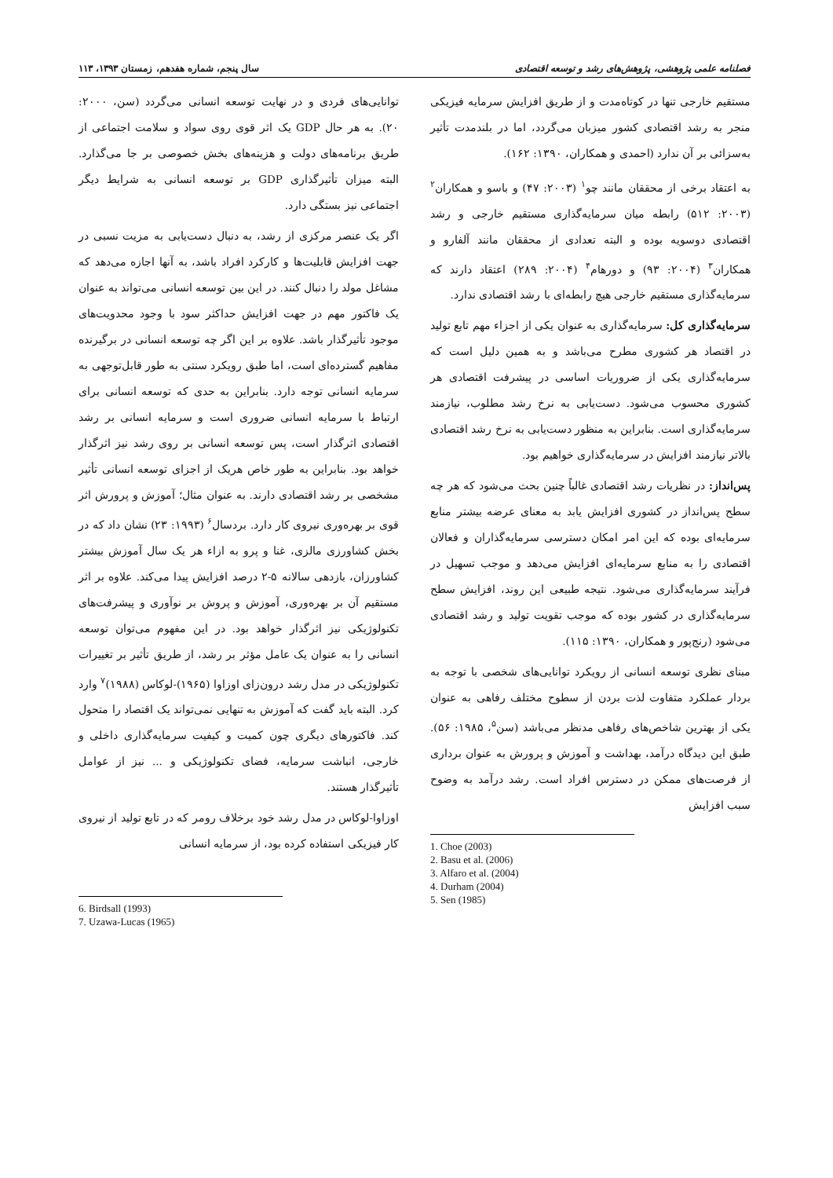فصلنامه علمی پژوهشی، پژوهش‌های رشد و توسعه اقتصادی سال پنجم، شماره هفدهم، زمستان ۱۳۹۳، ۱۱۳
مستقیم خارجی تنها در کوتاه‌مدت و از طریق افزایش سرمایه فیزیکی منجر به رشد اقتصادی کشور میزبان می‌گردد، اما در بلندمدت تأثیر به‌سزائی بر آن ندارد (احمدی و همکاران، ۱۳۹۰: ۱۶۲).
به اعتقاد برخی از محققان مانند چو<sup>۱</sup> (۲۰۰۳: ۴۷) و باسو و همکاران<sup>۲</sup> (۲۰۰۳: ۵۱۲) رابطه میان سرمایه‌گذاری مستقیم خارجی و رشد اقتصادی دوسویه بوده و البته تعدادی از محققان مانند آلفارو و همکاران<sup>۳</sup> (۲۰۰۴: ۹۳) و دورهام<sup>۴</sup> (۲۰۰۴: ۲۸۹) اعتقاد دارند که سرمایه‌گذاری مستقیم خارجی هیچ رابطه‌ای با رشد اقتصادی ندارد.
سرمایه‌گذاری کل: سرمایه‌گذاری به عنوان یکی از اجزاء مهم تابع تولید در اقتصاد هر کشوری مطرح می‌باشد و به همین دلیل است که سرمایه‌گذاری یکی از ضروریات اساسی در پیشرفت اقتصادی هر کشوری محسوب می‌شود. دست‌یابی به نرخ رشد مطلوب، نیازمند سرمایه‌گذاری است. بنابراین به منظور دست‌یابی به نرخ رشد اقتصادی بالاتر نیازمند افزایش در سرمایه‌گذاری خواهیم بود.
پس‌انداز: در نظریات رشد اقتصادی غالباً چنین بحث می‌شود که هر چه سطح پس‌انداز در کشوری افزایش یابد به معنای عرضه بیشتر منابع سرمایه‌ای بوده که این امر امکان دسترسی سرمایه‌گذاران و فعالان اقتصادی را به منابع سرمایه‌ای افزایش می‌دهد و موجب تسهیل در فرآیند سرمایه‌گذاری می‌شود. نتیجه طبیعی این روند، افزایش سطح سرمایه‌گذاری در کشور بوده که موجب تقویت تولید و رشد اقتصادی می‌شود (رنج‌پور و همکاران، ۱۳۹۰: ۱۱۵).
مبنای نظری توسعه انسانی از رویکرد توانایی‌های شخصی با توجه به بردار عملکرد متفاوت لذت بردن از سطوح مختلف رفاهی به عنوان یکی از بهترین شاخص‌های رفاهی مدنظر می‌باشد (سن<sup>۵</sup>، ۱۹۸۵: ۵۶). طبق این دیدگاه درآمد، بهداشت و آموزش و پرورش به عنوان برداری از فرصت‌های ممکن در دسترس افراد است. رشد درآمد به وضوح سبب افزایش
1. Choe (2003)
2. Basu et al. (2006)
3. Alfaro et al. (2004)
4. Durham (2004)
5. Sen (1985)
توانایی‌های فردی و در نهایت توسعه انسانی می‌گردد (سن، ۲۰۰۰: ۲۰). به هر حال GDP یک اثر قوی روی سواد و سلامت اجتماعی از طریق برنامه‌های دولت و هزینه‌های بخش خصوصی بر جا می‌گذارد. البته میزان تأثیرگذاری GDP بر توسعه انسانی به شرایط دیگر اجتماعی نیز بستگی دارد.
اگر یک عنصر مرکزی از رشد، به دنبال دست‌یابی به مزیت نسبی در جهت افزایش قابلیت‌ها و کارکرد افراد باشد، به آنها اجازه می‌دهد که مشاغل مولد را دنبال کنند. در این بین توسعه انسانی می‌تواند به عنوان یک فاکتور مهم در جهت افزایش حداکثر سود با وجود محدویت‌های موجود تأثیرگذار باشد. علاوه بر این اگر چه توسعه انسانی در برگیرنده مفاهیم گسترده‌ای است، اما طبق رویکرد سنتی به طور قابل‌توجهی به سرمایه انسانی توجه دارد. بنابراین به حدی که توسعه انسانی برای ارتباط با سرمایه انسانی ضروری است و سرمایه انسانی بر رشد اقتصادی اثرگذار است، پس توسعه انسانی بر روی رشد نیز اثرگذار خواهد بود. بنابراین به طور خاص هریک از اجزای توسعه انسانی تأثیر مشخصی بر رشد اقتصادی دارند. به عنوان مثال؛ آموزش و پرورش اثر قوی بر بهره‌وری نیروی کار دارد. بردسال<sup>۶</sup> (۱۹۹۳: ۲۳) نشان داد که در بخش کشاورزی مالزی، غنا و پرو به ازاء هر یک سال آموزش بیشتر کشاورزان، بازدهی سالانه ۵-۲ درصد افزایش پیدا می‌کند. علاوه بر اثر مستقیم آن بر بهره‌وری، آموزش و پروش بر نوآوری و پیشرفت‌های تکنولوژیکی نیز اثرگذار خواهد بود. در این مفهوم می‌توان توسعه انسانی را به عنوان یک عامل مؤثر بر رشد، از طریق تأثیر بر تغییرات تکنولوژیکی در مدل رشد درون‌زای اوزاوا (۱۹۶۵)-لوکاس (۱۹۸۸)<sup>۷</sup> وارد کرد. البته باید گفت که آموزش به تنهایی نمی‌تواند یک اقتصاد را متحول کند. فاکتورهای دیگری چون کمیت و کیفیت سرمایه‌گذاری داخلی و خارجی، انباشت سرمایه، فضای تکنولوژیکی و ... نیز از عوامل تأثیرگذار هستند.
اوزاوا-لوکاس در مدل رشد خود برخلاف رومر که در تابع تولید از نیروی کار فیزیکی استفاده کرده بود، از سرمایه انسانی
6. Birdsall (1993)
7. Uzawa-Lucas (1965)